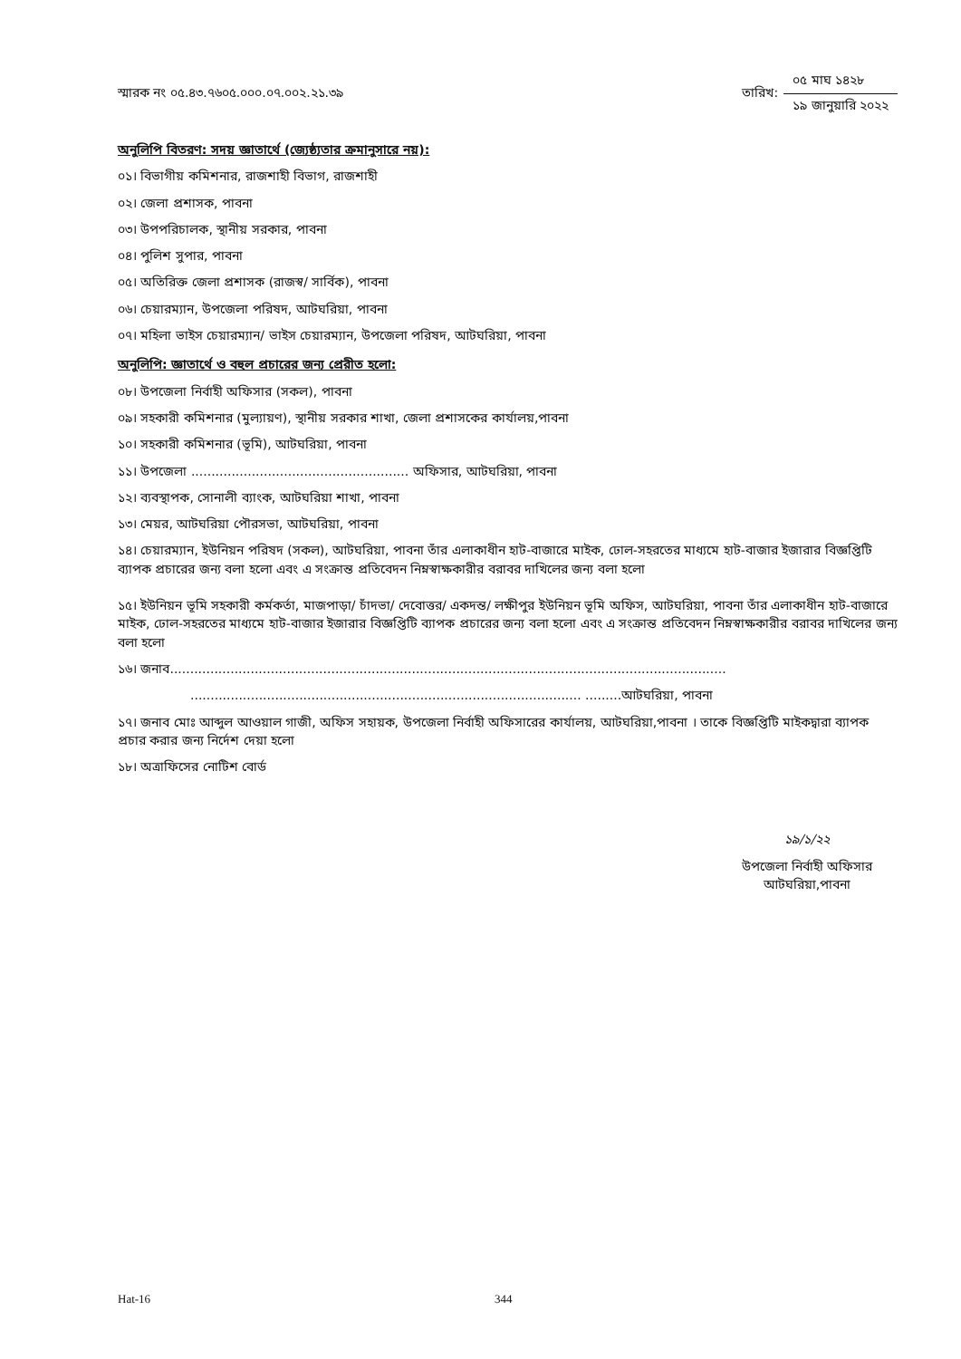স্মারক নং ০৫.৪৩.৭৬০৫.০০০.০৭.০০২.২১.৩৯
তারিখ:
০৫ মাঘ ১৪২৮
১৯ জানুয়ারি ২০২২
অনুলিপি বিতরণ: সদয় জ্ঞাতার্থে (জ্যেষ্ঠ্যতার ক্রমানুসারে নয়):
০১। বিভাগীয় কমিশনার, রাজশাহী বিভাগ, রাজশাহী
০২। জেলা প্রশাসক, পাবনা
০৩। উপপরিচালক, স্থানীয় সরকার, পাবনা
০৪। পুলিশ সুপার, পাবনা
০৫। অতিরিক্ত জেলা প্রশাসক (রাজস্ব/ সার্বিক), পাবনা
০৬। চেয়ারম্যান, উপজেলা পরিষদ, আটঘরিয়া, পাবনা
০৭। মহিলা ভাইস চেয়ারম্যান/ ভাইস চেয়ারম্যান, উপজেলা পরিষদ, আটঘরিয়া, পাবনা
অনুলিপি: জ্ঞাতার্থে ও বহুল প্রচারের জন্য প্রেরীত হলো:
০৮। উপজেলা নির্বাহী অফিসার (সকল), পাবনা
০৯। সহকারী কমিশনার (মুল্যায়ণ), স্থানীয় সরকার শাখা, জেলা প্রশাসকের কার্যালয়,পাবনা
১০। সহকারী কমিশনার (ভূমি), আটঘরিয়া, পাবনা
১১। উপজেলা ...................................................... অফিসার, আটঘরিয়া, পাবনা
১২। ব্যবস্থাপক, সোনালী ব্যাংক, আটঘরিয়া শাখা, পাবনা
১৩। মেয়র, আটঘরিয়া পৌরসভা, আটঘরিয়া, পাবনা
১৪। চেয়ারম্যান, ইউনিয়ন পরিষদ (সকল), আটঘরিয়া, পাবনা তাঁর এলাকাধীন হাট-বাজারে মাইক, ঢোল-সহরতের মাধ্যমে হাট-বাজার ইজারার বিজ্ঞপ্তিটি ব্যাপক প্রচারের জন্য বলা হলো এবং এ সংক্রান্ত প্রতিবেদন নিম্নস্বাক্ষকারীর বরাবর দাখিলের জন্য বলা হলো
১৫। ইউনিয়ন ভূমি সহকারী কর্মকর্তা, মাজপাড়া/ চাঁদভা/ দেবোত্তর/ একদন্ত/ লক্ষীপুর ইউনিয়ন ভূমি অফিস, আটঘরিয়া, পাবনা তাঁর এলাকাধীন হাট-বাজারে মাইক, ঢোল-সহরতের মাধ্যমে হাট-বাজার ইজারার বিজ্ঞপ্তিটি ব্যাপক প্রচারের জন্য বলা হলো এবং এ সংক্রান্ত প্রতিবেদন নিম্নস্বাক্ষকারীর বরাবর দাখিলের জন্য বলা হলো
১৬। জনাব..........................................................................................................................................
................................................................................................. .........আটঘরিয়া, পাবনা
১৭। জনাব মোঃ আব্দুল আওয়াল গাজী, অফিস সহায়ক, উপজেলা নির্বাহী অফিসারের কার্যালয়, আটঘরিয়া,পাবনা । তাকে বিজ্ঞপ্তিটি মাইকদ্বারা ব্যাপক প্রচার করার জন্য নির্দেশ দেয়া হলো
১৮। অত্রাফিসের নোটিশ বোর্ড
১৯/১/২২
উপজেলা নির্বাহী অফিসার
আটঘরিয়া,পাবনা
Hat-16 344